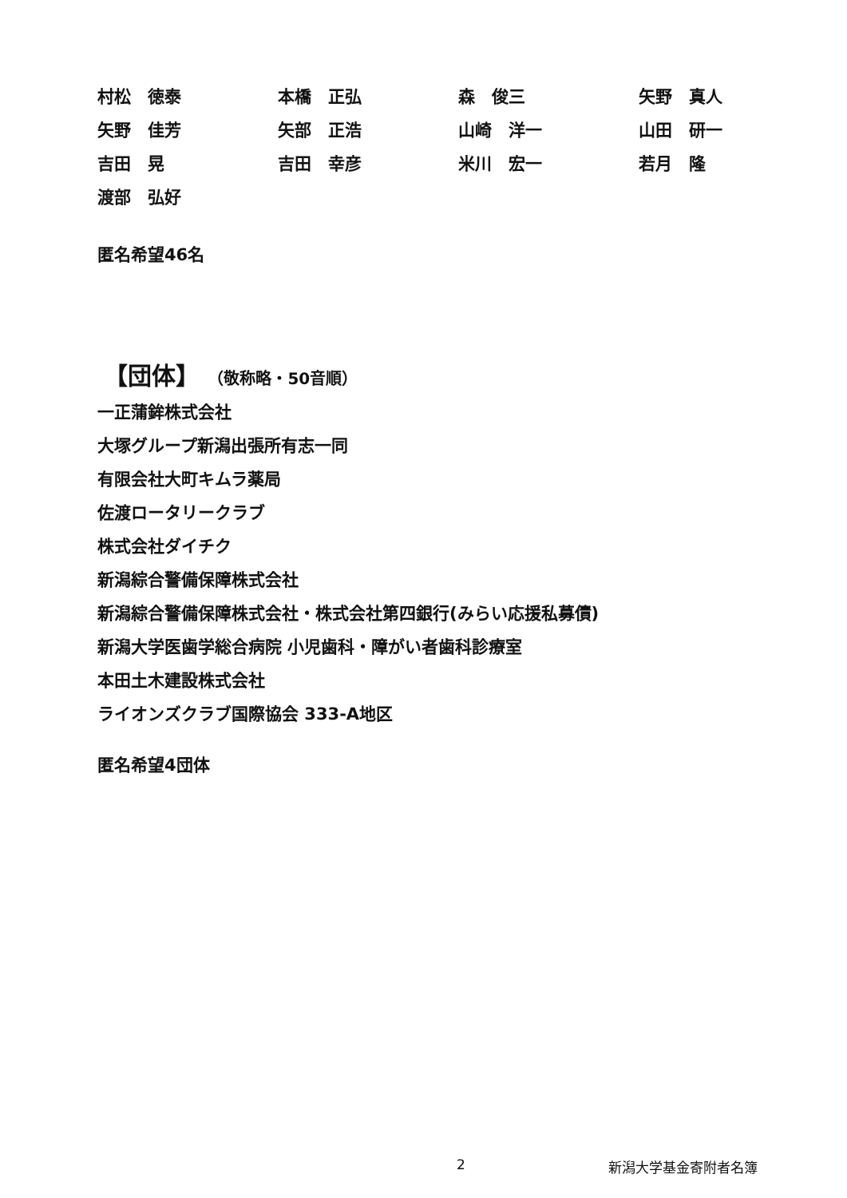| 村松 徳泰 | 本橋 正弘 | 森 俊三 | 矢野 真人 |
| 矢野 佳芳 | 矢部 正浩 | 山崎 洋一 | 山田 研一 |
| 吉田 晃 | 吉田 幸彦 | 米川 宏一 | 若月 隆 |
| 渡部 弘好 | | | |
匿名希望46名
【団体】 （敬称略・50音順）
一正蒲鉾株式会社
大塚グループ新潟出張所有志一同
有限会社大町キムラ薬局
佐渡ロータリークラブ
株式会社ダイチク
新潟綜合警備保障株式会社
新潟綜合警備保障株式会社・株式会社第四銀行(みらい応援私募債)
新潟大学医歯学総合病院 小児歯科・障がい者歯科診療室
本田土木建設株式会社
ライオンズクラブ国際協会 333-A地区
匿名希望4団体
2 新潟大学基金寄附者名簿